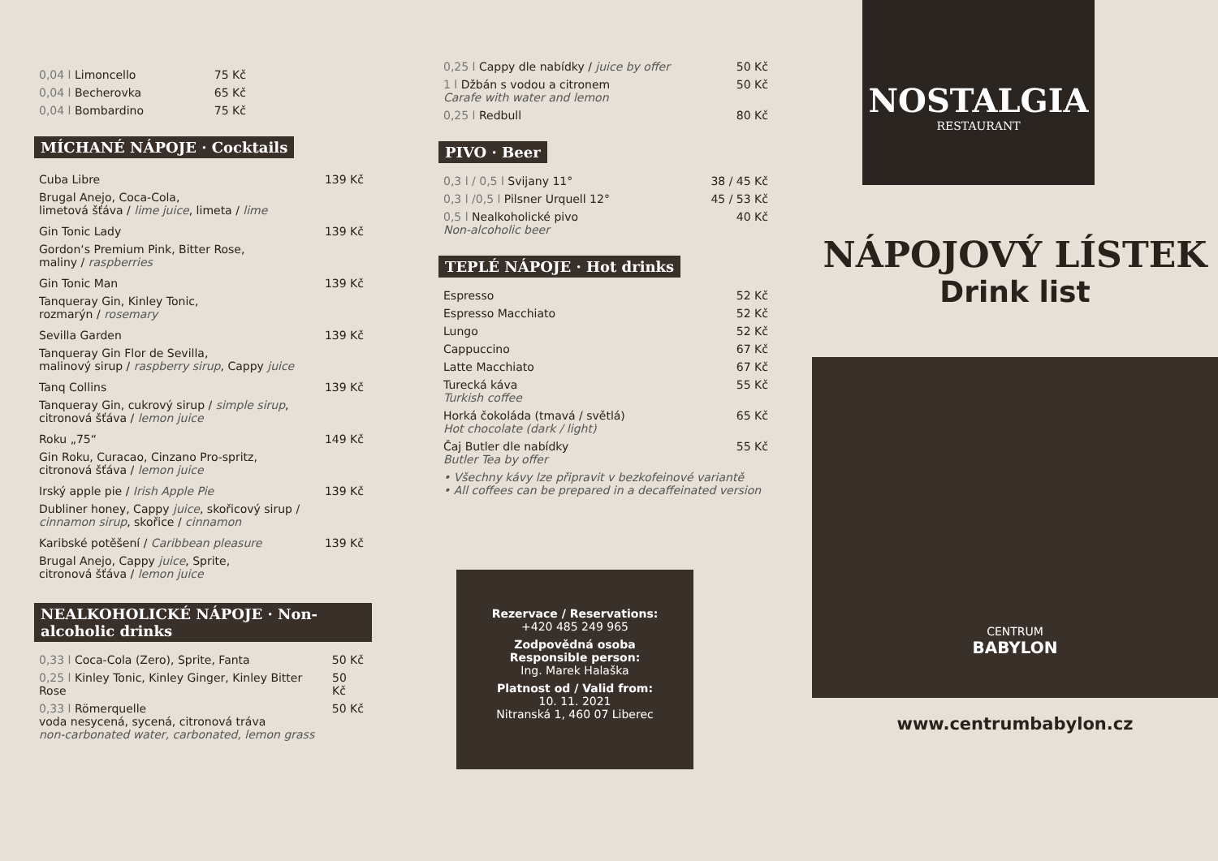0,04 l Limoncello 75 Kč
0,04 l Becherovka 65 Kč
0,04 l Bombardino 75 Kč
MÍCHANÉ NÁPOJE · Cocktails
Cuba Libre 139 Kč
Brugal Anejo, Coca-Cola,
limetová šťáva / lime juice, limeta / lime
Gin Tonic Lady 139 Kč
Gordon‘s Premium Pink, Bitter Rose,
maliny / raspberries
Gin Tonic Man 139 Kč
Tanqueray Gin, Kinley Tonic,
rozmarýn / rosemary
Sevilla Garden 139 Kč
Tanqueray Gin Flor de Sevilla,
malinový sirup / raspberry sirup, Cappy juice
Tanq Collins 139 Kč
Tanqueray Gin, cukrový sirup / simple sirup,
citronová šťáva / lemon juice
Roku „75“149 Kč
Gin Roku, Curacao, Cinzano Pro-spritz,
citronová šťáva / lemon juice
Irský apple pie / Irish Apple Pie 139 Kč
Dubliner honey, Cappy juice, skořicový sirup /
cinnamon sirup, skořice / cinnamon
Karibské potěšení / Caribbean pleasure 139 Kč
Brugal Anejo, Cappy juice, Sprite,
citronová šťáva / lemon juice
NEALKOHOLICKÉ NÁPOJE · Non-alcoholic drinks
0,33 l Coca-Cola (Zero), Sprite, Fanta 50 Kč
0,25 l Kinley Tonic, Kinley Ginger, Kinley Bitter Rose 50 Kč
0,33 l Römerquelle
voda nesycená, sycená, citronová tráva
non-carbonated water, carbonated, lemon grass 50 Kč
0,25 l Cappy dle nabídky / juice by offer 50 Kč
1 l Džbán s vodou a citronem
Carafe with water and lemon 50 Kč
0,25 l Redbull 80 Kč
PIVO · Beer
0,3 l / 0,5 l Svijany 11° 38 / 45 Kč
0,3 l /0,5 l Pilsner Urquell 12° 45 / 53 Kč
0,5 l Nealkoholické pivo
Non-alcoholic beer 40 Kč
TEPLÉ NÁPOJE · Hot drinks
Espresso 52 Kč
Espresso Macchiato 52 Kč
Lungo 52 Kč
Cappuccino 67 Kč
Latte Macchiato 67 Kč
Turecká káva
Turkish coffee 55 Kč
Horká čokoláda (tmavá / světlá)
Hot chocolate (dark / light) 65 Kč
Čaj Butler dle nabídky
Butler Tea by offer 55 Kč
• Všechny kávy lze připravit v bezkofeinové variantě
• All coffees can be prepared in a decaffeinated version
Rezervace / Reservations:
+420 485 249 965
Zodpovědná osoba
Responsible person:
Ing. Marek Halaška
Platnost od / Valid from:
10. 11. 2021
Nitranská 1, 460 07 Liberec
NOSTALGIA
RESTAURANT
NÁPOJOVÝ LÍSTEK
Drink list
CENTRUM
BABYLON
www.centrumbabylon.cz